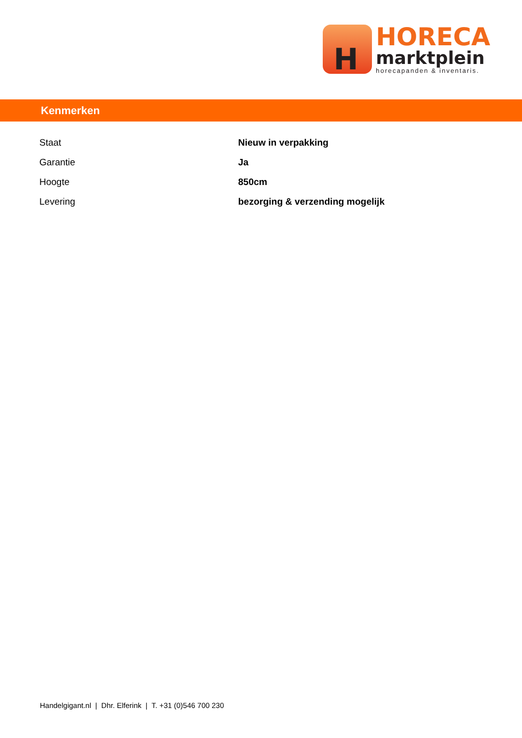H
HORECA
marktplein
horecapanden & inventaris.
Kenmerken
| Staat | Nieuw in verpakking |
| Garantie | Ja |
| Hoogte | 850cm |
| Levering | bezorging & verzending mogelijk |
Handelgigant.nl | Dhr. Elferink | T. +31 (0)546 700 230